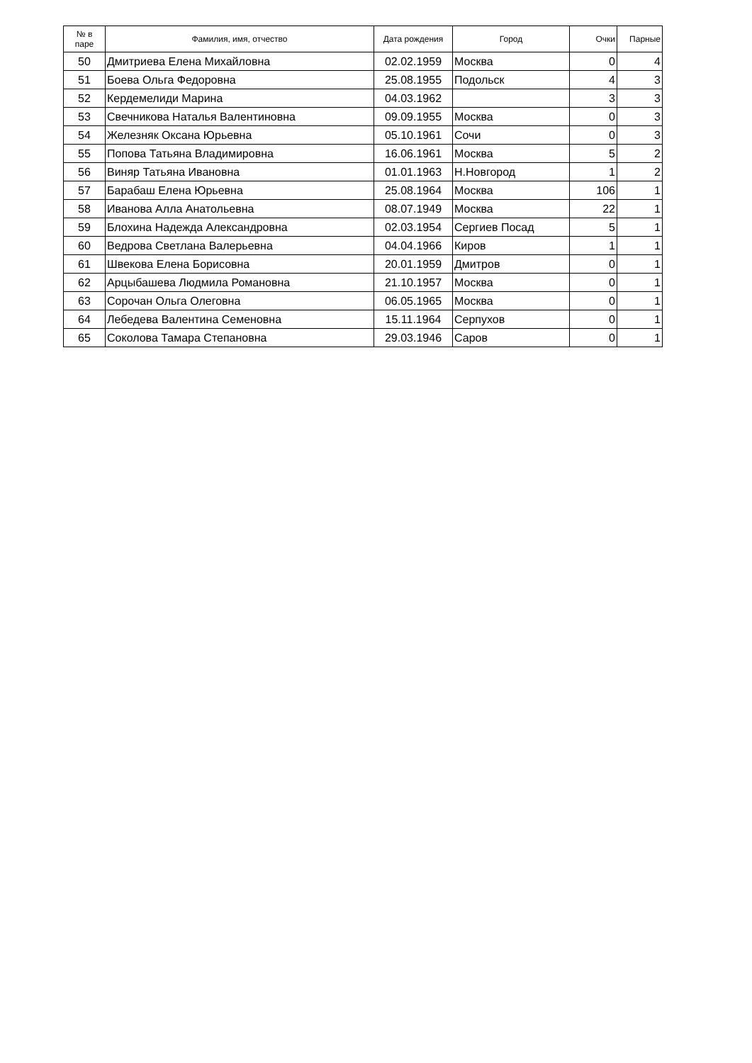| № в паре | Фамилия, имя, отчество | Дата рождения | Город | Очки | Парные |
| --- | --- | --- | --- | --- | --- |
| 50 | Дмитриева Елена Михайловна | 02.02.1959 | Москва | 0 | 4 |
| 51 | Боева Ольга Федоровна | 25.08.1955 | Подольск | 4 | 3 |
| 52 | Кердемелиди Марина | 04.03.1962 | | 3 | 3 |
| 53 | Свечникова Наталья Валентиновна | 09.09.1955 | Москва | 0 | 3 |
| 54 | Железняк Оксана Юрьевна | 05.10.1961 | Сочи | 0 | 3 |
| 55 | Попова Татьяна Владимировна | 16.06.1961 | Москва | 5 | 2 |
| 56 | Виняр Татьяна Ивановна | 01.01.1963 | Н.Новгород | 1 | 2 |
| 57 | Барабаш Елена Юрьевна | 25.08.1964 | Москва | 106 | 1 |
| 58 | Иванова Алла Анатольевна | 08.07.1949 | Москва | 22 | 1 |
| 59 | Блохина Надежда Александровна | 02.03.1954 | Сергиев Посад | 5 | 1 |
| 60 | Ведрова Светлана Валерьевна | 04.04.1966 | Киров | 1 | 1 |
| 61 | Швекова Елена Борисовна | 20.01.1959 | Дмитров | 0 | 1 |
| 62 | Арцыбашева Людмила Романовна | 21.10.1957 | Москва | 0 | 1 |
| 63 | Сорочан Ольга Олеговна | 06.05.1965 | Москва | 0 | 1 |
| 64 | Лебедева Валентина Семеновна | 15.11.1964 | Серпухов | 0 | 1 |
| 65 | Соколова Тамара Степановна | 29.03.1946 | Саров | 0 | 1 |